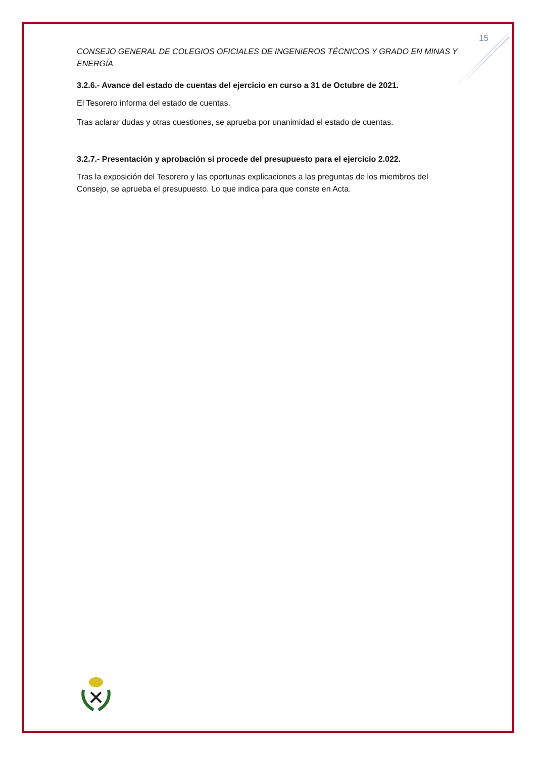15
CONSEJO GENERAL DE COLEGIOS OFICIALES DE INGENIEROS TÉCNICOS Y GRADO EN MINAS Y ENERGÍA
3.2.6.- Avance del estado de cuentas del ejercicio en curso a 31 de Octubre de 2021.
El Tesorero informa del estado de cuentas.
Tras aclarar dudas y otras cuestiones, se aprueba por unanimidad el estado de cuentas.
3.2.7.- Presentación y aprobación si procede del presupuesto para el ejercicio 2.022.
Tras la exposición del Tesorero y las oportunas explicaciones a las preguntas de los miembros del Consejo, se aprueba el presupuesto. Lo que indica para que conste en Acta.